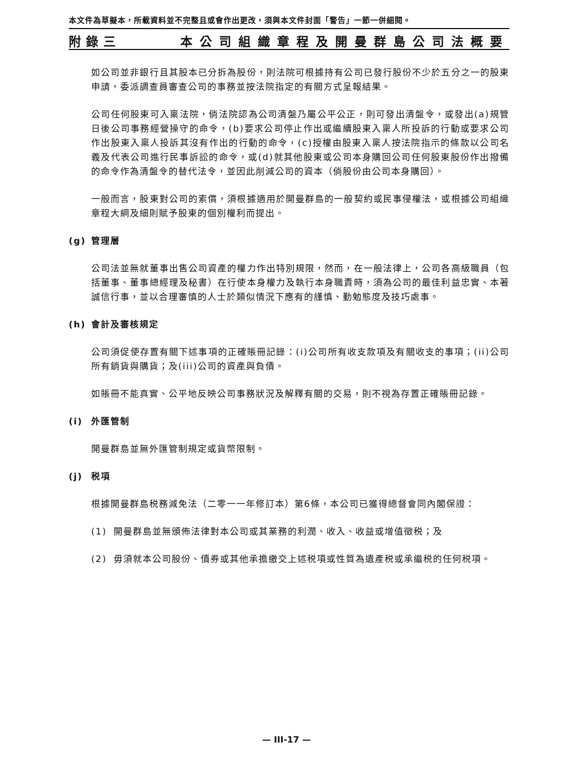本文件為草擬本，所載資料並不完整且或會作出更改，須與本文件封面「警告」一節一併細閱。
附錄三 本公司組織章程及開曼群島公司法概要
如公司並非銀行且其股本已分拆為股份，則法院可根據持有公司已發行股份不少於五分之一的股東申請，委派調查員審查公司的事務並按法院指定的有關方式呈報結果。
公司任何股東可入稟法院，倘法院認為公司清盤乃屬公平公正，則可發出清盤令，或發出(a)規管日後公司事務經營操守的命令，(b)要求公司停止作出或繼續股東入稟人所投訴的行動或要求公司作出股東入稟人投訴其沒有作出的行動的命令，(c)授權由股東入稟人按法院指示的條款以公司名義及代表公司進行民事訴訟的命令，或(d)就其他股東或公司本身購回公司任何股東股份作出撥備的命令作為清盤令的替代法令，並因此削減公司的資本（倘股份由公司本身購回）。
一般而言，股東對公司的索償，須根據適用於開曼群島的一般契約或民事侵權法，或根據公司組織章程大綱及細則賦予股東的個別權利而提出。
(g) 管理層
公司法並無就董事出售公司資產的權力作出特別規限，然而，在一般法律上，公司各高級職員（包括董事、董事總經理及秘書）在行使本身權力及執行本身職責時，須為公司的最佳利益忠實、本著誠信行事，並以合理審慎的人士於類似情況下應有的謹慎、勤勉態度及技巧處事。
(h) 會計及審核規定
公司須促使存置有關下述事項的正確賬冊記錄：(i)公司所有收支款項及有關收支的事項；(ii)公司所有銷貨與購貨；及(iii)公司的資產與負債。
如賬冊不能真實、公平地反映公司事務狀況及解釋有關的交易，則不視為存置正確賬冊記錄。
(i) 外匯管制
開曼群島並無外匯管制規定或貨幣限制。
(j) 税項
根據開曼群島税務減免法（二零一一年修訂本）第6條，本公司已獲得總督會同內閣保證：
(1) 開曼群島並無頒佈法律對本公司或其業務的利潤、收入、收益或增值徵税；及
(2) 毋須就本公司股份、債券或其他承擔繳交上述税項或性質為遺產税或承繼税的任何税項。
— III-17 —